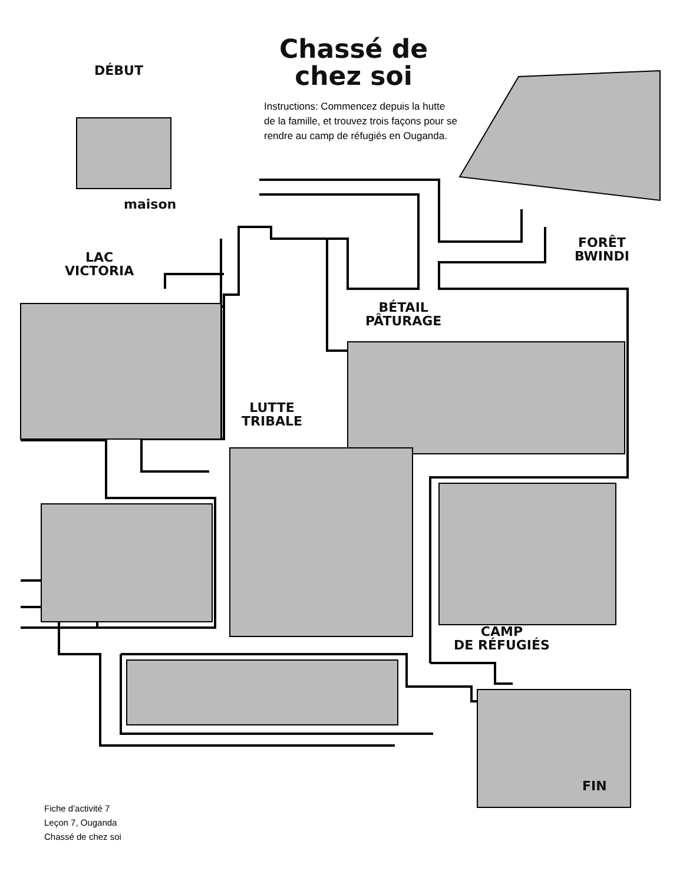Chassé de chez soi
DÉBUT
Instructions: Commencez depuis la hutte de la famille, et trouvez trois façons pour se rendre au camp de réfugiés en Ouganda.
maison
FORÊT
BWINDI
LAC
VICTORIA
BÉTAIL
PÂTURAGE
LUTTE
TRIBALE
CAMP
DE RÉFUGIÉS
FIN
Fiche d'activité 7
Leçon 7, Ouganda
Chassé de chez soi